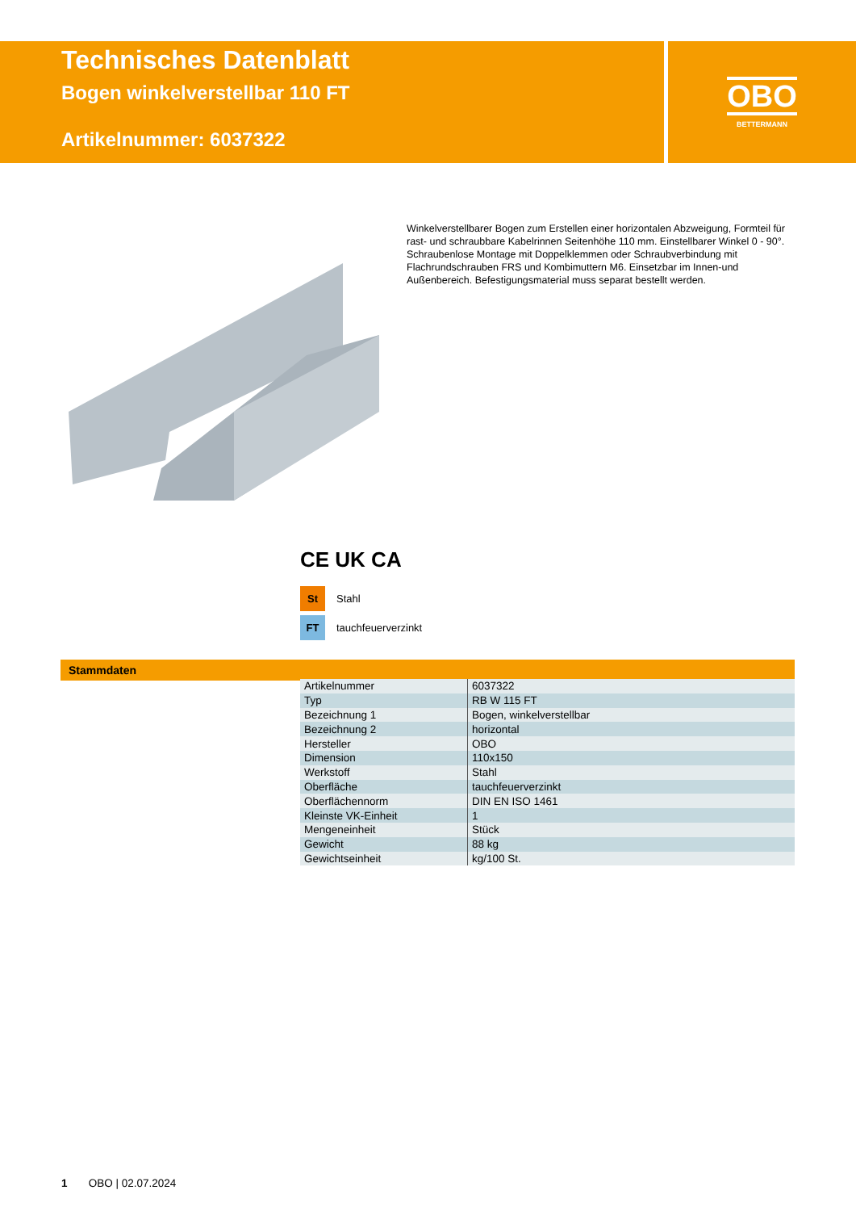Technisches Datenblatt
Bogen winkelverstellbar 110 FT
Artikelnummer: 6037322
OBO
BETTERMANN
Winkelverstellbarer Bogen zum Erstellen einer horizontalen Abzweigung, Formteil für rast- und schraubbare Kabelrinnen Seitenhöhe 110 mm. Einstellbarer Winkel 0 - 90°. Schraubenlose Montage mit Doppelklemmen oder Schraubverbindung mit Flachrundschrauben FRS und Kombimuttern M6. Einsetzbar im Innen-und Außenbereich. Befestigungsmaterial muss separat bestellt werden.
CE UK CA
St Stahl
FT tauchfeuerverzinkt
Stammdaten
| Artikelnummer | 6037322 |
| Typ | RB W 115 FT |
| Bezeichnung 1 | Bogen, winkelverstellbar |
| Bezeichnung 2 | horizontal |
| Hersteller | OBO |
| Dimension | 110x150 |
| Werkstoff | Stahl |
| Oberfläche | tauchfeuerverzinkt |
| Oberflächennorm | DIN EN ISO 1461 |
| Kleinste VK-Einheit | 1 |
| Mengeneinheit | Stück |
| Gewicht | 88 kg |
| Gewichtseinheit | kg/100 St. |
1 OBO | 02.07.2024